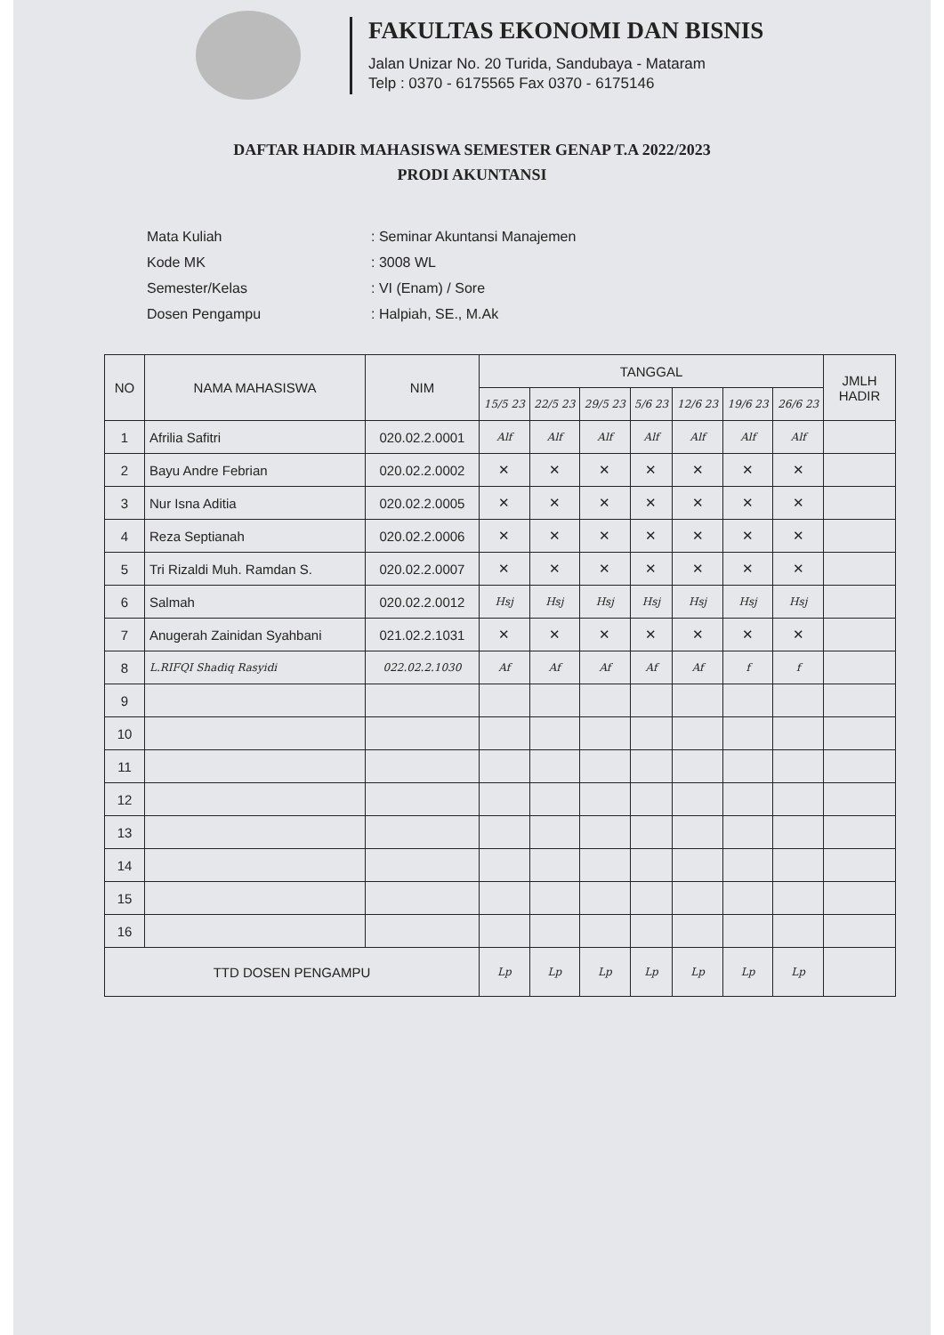FAKULTAS EKONOMI DAN BISNIS
Jalan Unizar No. 20 Turida, Sandubaya - Mataram
Telp : 0370 - 6175565 Fax 0370 - 6175146
DAFTAR HADIR MAHASISWA SEMESTER GENAP T.A 2022/2023
PRODI AKUNTANSI
| Mata Kuliah | : Seminar Akuntansi Manajemen |
| Kode MK | : 3008 WL |
| Semester/Kelas | : VI (Enam) / Sore |
| Dosen Pengampu | : Halpiah, SE., M.Ak |
| NO | NAMA MAHASISWA | NIM | TANGGAL | | | | | | | JMLH HADIR |
| --- | --- | --- | --- | --- | --- | --- | --- | --- | --- | --- |
| | | | 15/5 23 | 22/5 23 | 29/5 23 | 5/6 23 | 12/6 23 | 19/6 23 | 26/6 23 | |
| 1 | Afrilia Safitri | 020.02.2.0001 | Alf | Alf | Alf | Alf | Alf | Alf | Alf | |
| 2 | Bayu Andre Febrian | 020.02.2.0002 | ✕ | ✕ | ✕ | ✕ | ✕ | ✕ | ✕ | |
| 3 | Nur Isna Aditia | 020.02.2.0005 | ✕ | ✕ | ✕ | ✕ | ✕ | ✕ | ✕ | |
| 4 | Reza Septianah | 020.02.2.0006 | ✕ | ✕ | ✕ | ✕ | ✕ | ✕ | ✕ | |
| 5 | Tri Rizaldi Muh. Ramdan S. | 020.02.2.0007 | ✕ | ✕ | ✕ | ✕ | ✕ | ✕ | ✕ | |
| 6 | Salmah | 020.02.2.0012 | Hsj | Hsj | Hsj | Hsj | Hsj | Hsj | Hsj | |
| 7 | Anugerah Zainidan Syahbani | 021.02.2.1031 | ✕ | ✕ | ✕ | ✕ | ✕ | ✕ | ✕ | |
| 8 | L.RIFQI Shadiq Rasyidi | 022.02.2.1030 | Af | Af | Af | Af | Af | f | f | |
| 9 | | | | | | | | | | |
| 10 | | | | | | | | | | |
| 11 | | | | | | | | | | |
| 12 | | | | | | | | | | |
| 13 | | | | | | | | | | |
| 14 | | | | | | | | | | |
| 15 | | | | | | | | | | |
| 16 | | | | | | | | | | |
| TTD DOSEN PENGAMPU | | | Lp | Lp | Lp | Lp | Lp | Lp | Lp | |